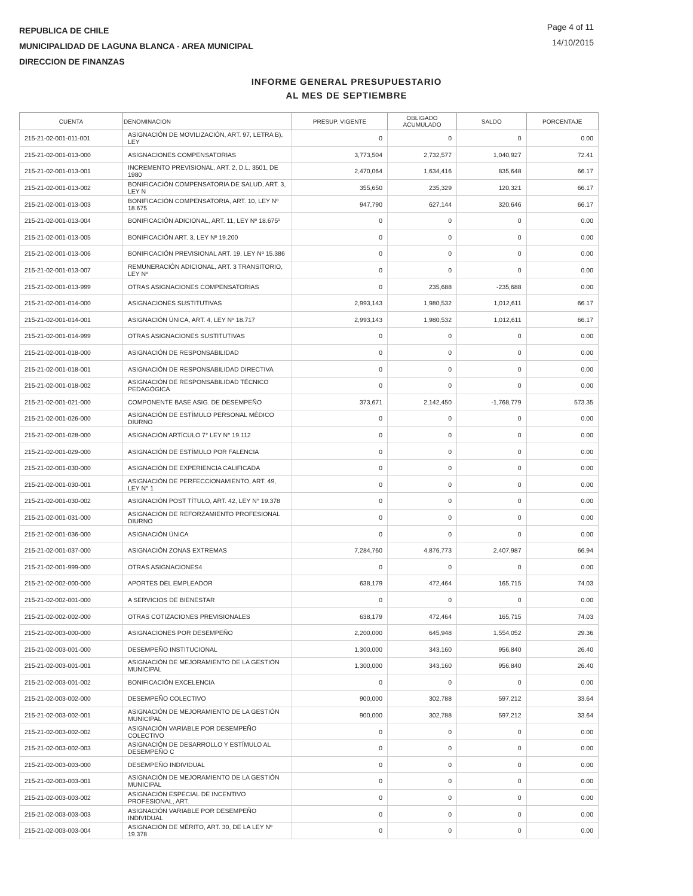REPUBLICA DE CHILE
MUNICIPALIDAD DE LAGUNA BLANCA - AREA MUNICIPAL
DIRECCION DE FINANZAS
Page 4 of 11
14/10/2015
INFORME GENERAL PRESUPUESTARIO
AL MES DE SEPTIEMBRE
| CUENTA | DENOMINACION | PRESUP. VIGENTE | OBLIGADO ACUMULADO | SALDO | PORCENTAJE |
| --- | --- | --- | --- | --- | --- |
| 215-21-02-001-011-001 | ASIGNACIÓN DE MOVILIZACIÓN, ART. 97, LETRA B), LEY | 0 | 0 | 0 | 0.00 |
| 215-21-02-001-013-000 | ASIGNACIONES COMPENSATORIAS | 3,773,504 | 2,732,577 | 1,040,927 | 72.41 |
| 215-21-02-001-013-001 | INCREMENTO PREVISIONAL, ART. 2, D.L. 3501, DE 1980 | 2,470,064 | 1,634,416 | 835,648 | 66.17 |
| 215-21-02-001-013-002 | BONIFICACIÓN COMPENSATORIA DE SALUD, ART. 3, LEY N | 355,650 | 235,329 | 120,321 | 66.17 |
| 215-21-02-001-013-003 | BONIFICACIÓN COMPENSATORIA, ART. 10, LEY Nº 18.675 | 947,790 | 627,144 | 320,646 | 66.17 |
| 215-21-02-001-013-004 | BONIFICACIÓN ADICIONAL, ART. 11, LEY Nº 18.675¹ | 0 | 0 | 0 | 0.00 |
| 215-21-02-001-013-005 | BONIFICACIÓN ART. 3, LEY Nº 19.200 | 0 | 0 | 0 | 0.00 |
| 215-21-02-001-013-006 | BONIFICACIÓN PREVISIONAL ART. 19, LEY Nº 15.386 | 0 | 0 | 0 | 0.00 |
| 215-21-02-001-013-007 | REMUNERACIÓN ADICIONAL, ART. 3 TRANSITORIO, LEY Nº | 0 | 0 | 0 | 0.00 |
| 215-21-02-001-013-999 | OTRAS ASIGNACIONES COMPENSATORIAS | 0 | 235,688 | -235,688 | 0.00 |
| 215-21-02-001-014-000 | ASIGNACIONES SUSTITUTIVAS | 2,993,143 | 1,980,532 | 1,012,611 | 66.17 |
| 215-21-02-001-014-001 | ASIGNACIÓN ÚNICA, ART. 4, LEY Nº 18.717 | 2,993,143 | 1,980,532 | 1,012,611 | 66.17 |
| 215-21-02-001-014-999 | OTRAS ASIGNACIONES SUSTITUTIVAS | 0 | 0 | 0 | 0.00 |
| 215-21-02-001-018-000 | ASIGNACIÓN DE RESPONSABILIDAD | 0 | 0 | 0 | 0.00 |
| 215-21-02-001-018-001 | ASIGNACIÓN DE RESPONSABILIDAD DIRECTIVA | 0 | 0 | 0 | 0.00 |
| 215-21-02-001-018-002 | ASIGNACIÓN DE RESPONSABILIDAD TÉCNICO PEDAGÓGICA | 0 | 0 | 0 | 0.00 |
| 215-21-02-001-021-000 | COMPONENTE BASE ASIG. DE DESEMPEÑO | 373,671 | 2,142,450 | -1,768,779 | 573.35 |
| 215-21-02-001-026-000 | ASIGNACIÓN DE ESTÍMULO PERSONAL MÉDICO DIURNO | 0 | 0 | 0 | 0.00 |
| 215-21-02-001-028-000 | ASIGNACIÓN ARTÍCULO 7° LEY N° 19.112 | 0 | 0 | 0 | 0.00 |
| 215-21-02-001-029-000 | ASIGNACIÓN DE ESTÍMULO POR FALENCIA | 0 | 0 | 0 | 0.00 |
| 215-21-02-001-030-000 | ASIGNACIÓN DE EXPERIENCIA CALIFICADA | 0 | 0 | 0 | 0.00 |
| 215-21-02-001-030-001 | ASIGNACIÓN DE PERFECCIONAMIENTO, ART. 49, LEY N° 1 | 0 | 0 | 0 | 0.00 |
| 215-21-02-001-030-002 | ASIGNACIÓN POST TÍTULO, ART. 42, LEY N° 19.378 | 0 | 0 | 0 | 0.00 |
| 215-21-02-001-031-000 | ASIGNACIÓN DE REFORZAMIENTO PROFESIONAL DIURNO | 0 | 0 | 0 | 0.00 |
| 215-21-02-001-036-000 | ASIGNACIÓN ÚNICA | 0 | 0 | 0 | 0.00 |
| 215-21-02-001-037-000 | ASIGNACIÓN ZONAS EXTREMAS | 7,284,760 | 4,876,773 | 2,407,987 | 66.94 |
| 215-21-02-001-999-000 | OTRAS ASIGNACIONES4 | 0 | 0 | 0 | 0.00 |
| 215-21-02-002-000-000 | APORTES DEL EMPLEADOR | 638,179 | 472,464 | 165,715 | 74.03 |
| 215-21-02-002-001-000 | A SERVICIOS DE BIENESTAR | 0 | 0 | 0 | 0.00 |
| 215-21-02-002-002-000 | OTRAS COTIZACIONES PREVISIONALES | 638,179 | 472,464 | 165,715 | 74.03 |
| 215-21-02-003-000-000 | ASIGNACIONES POR DESEMPEÑO | 2,200,000 | 645,948 | 1,554,052 | 29.36 |
| 215-21-02-003-001-000 | DESEMPEÑO INSTITUCIONAL | 1,300,000 | 343,160 | 956,840 | 26.40 |
| 215-21-02-003-001-001 | ASIGNACIÓN DE MEJORAMIENTO DE LA GESTIÓN MUNICIPAL | 1,300,000 | 343,160 | 956,840 | 26.40 |
| 215-21-02-003-001-002 | BONIFICACIÓN EXCELENCIA | 0 | 0 | 0 | 0.00 |
| 215-21-02-003-002-000 | DESEMPEÑO COLECTIVO | 900,000 | 302,788 | 597,212 | 33.64 |
| 215-21-02-003-002-001 | ASIGNACIÓN DE MEJORAMIENTO DE LA GESTIÓN MUNICIPAL | 900,000 | 302,788 | 597,212 | 33.64 |
| 215-21-02-003-002-002 | ASIGNACIÓN VARIABLE POR DESEMPEÑO COLECTIVO | 0 | 0 | 0 | 0.00 |
| 215-21-02-003-002-003 | ASIGNACIÓN DE DESARROLLO Y ESTÍMULO AL DESEMPEÑO C | 0 | 0 | 0 | 0.00 |
| 215-21-02-003-003-000 | DESEMPEÑO INDIVIDUAL | 0 | 0 | 0 | 0.00 |
| 215-21-02-003-003-001 | ASIGNACIÓN DE MEJORAMIENTO DE LA GESTIÓN MUNICIPAL | 0 | 0 | 0 | 0.00 |
| 215-21-02-003-003-002 | ASIGNACIÓN ESPECIAL DE INCENTIVO PROFESIONAL, ART. | 0 | 0 | 0 | 0.00 |
| 215-21-02-003-003-003 | ASIGNACIÓN VARIABLE POR DESEMPEÑO INDIVIDUAL | 0 | 0 | 0 | 0.00 |
| 215-21-02-003-003-004 | ASIGNACIÓN DE MÉRITO, ART. 30, DE LA LEY Nº 19.378 | 0 | 0 | 0 | 0.00 |